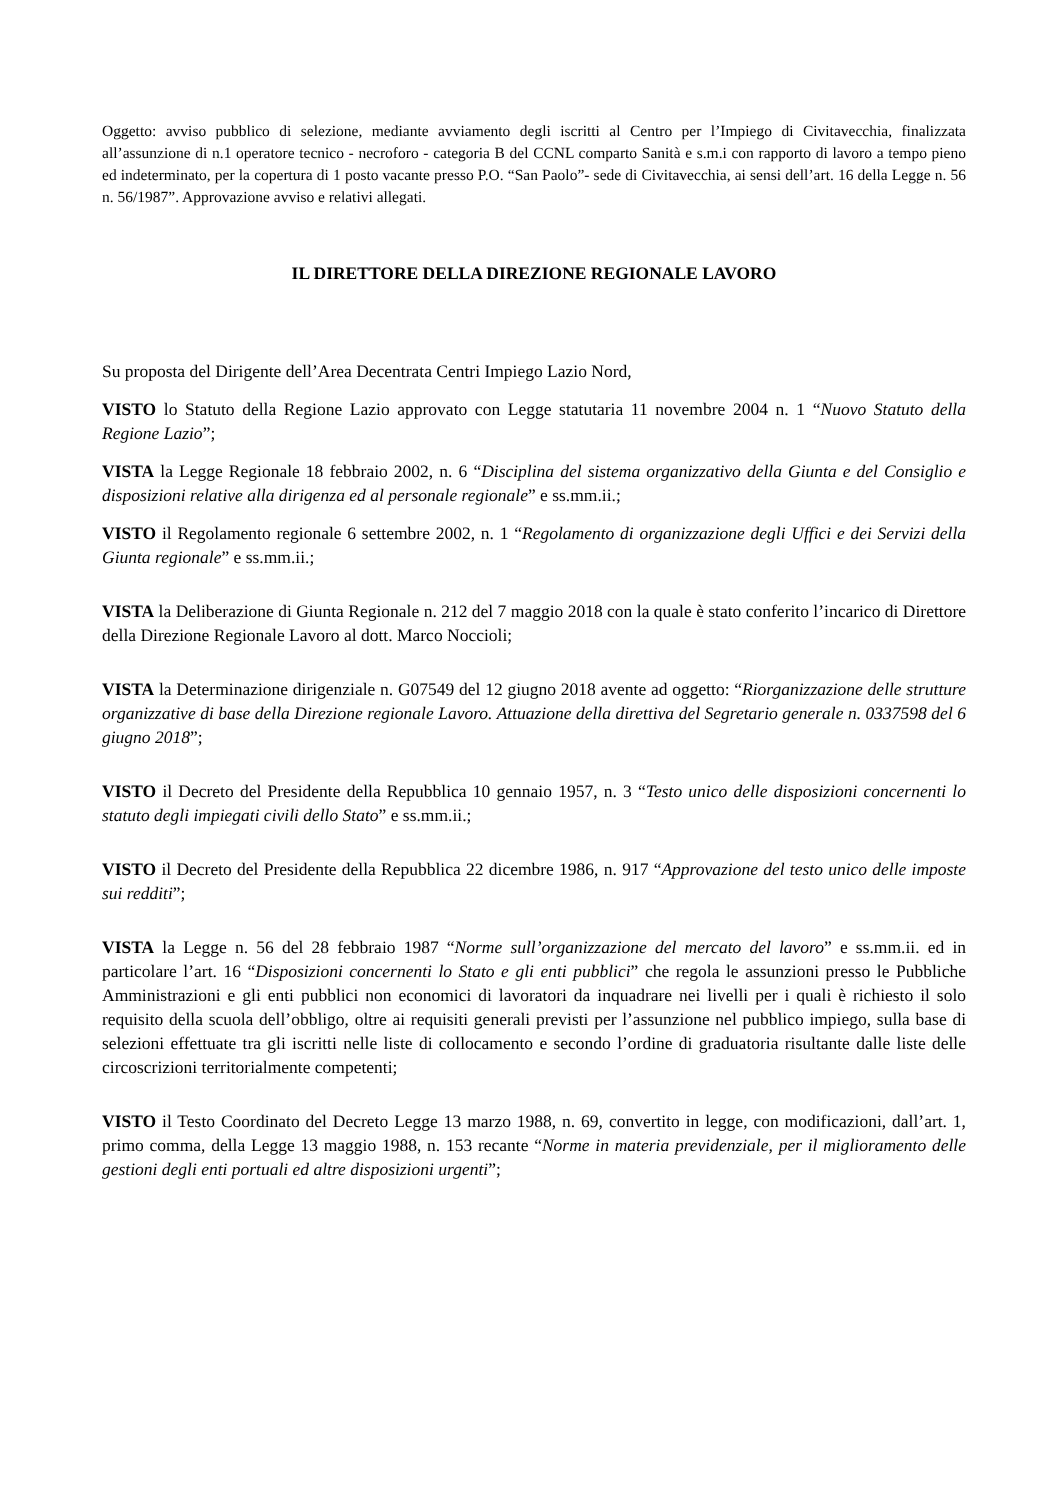Oggetto: avviso pubblico di selezione, mediante avviamento degli iscritti al Centro per l’Impiego di Civitavecchia, finalizzata all’assunzione di n.1 operatore tecnico - necroforo - categoria B del CCNL comparto Sanità e s.m.i con rapporto di lavoro a tempo pieno ed indeterminato, per la copertura di 1 posto vacante presso P.O. “San Paolo”- sede di Civitavecchia, ai sensi dell’art. 16 della Legge n. 56 n. 56/1987”. Approvazione avviso e relativi allegati.
IL DIRETTORE DELLA DIREZIONE REGIONALE LAVORO
Su proposta del Dirigente dell’Area Decentrata Centri Impiego Lazio Nord,
VISTO lo Statuto della Regione Lazio approvato con Legge statutaria 11 novembre 2004 n. 1 “Nuovo Statuto della Regione Lazio”;
VISTA la Legge Regionale 18 febbraio 2002, n. 6 “Disciplina del sistema organizzativo della Giunta e del Consiglio e disposizioni relative alla dirigenza ed al personale regionale” e ss.mm.ii.;
VISTO il Regolamento regionale 6 settembre 2002, n. 1 “Regolamento di organizzazione degli Uffici e dei Servizi della Giunta regionale” e ss.mm.ii.;
VISTA la Deliberazione di Giunta Regionale n. 212 del 7 maggio 2018 con la quale è stato conferito l’incarico di Direttore della Direzione Regionale Lavoro al dott. Marco Noccioli;
VISTA la Determinazione dirigenziale n. G07549 del 12 giugno 2018 avente ad oggetto: “Riorganizzazione delle strutture organizzative di base della Direzione regionale Lavoro. Attuazione della direttiva del Segretario generale n. 0337598 del 6 giugno 2018”;
VISTO il Decreto del Presidente della Repubblica 10 gennaio 1957, n. 3 “Testo unico delle disposizioni concernenti lo statuto degli impiegati civili dello Stato” e ss.mm.ii.;
VISTO il Decreto del Presidente della Repubblica 22 dicembre 1986, n. 917 “Approvazione del testo unico delle imposte sui redditi”;
VISTA la Legge n. 56 del 28 febbraio 1987 “Norme sull’organizzazione del mercato del lavoro” e ss.mm.ii. ed in particolare l’art. 16 “Disposizioni concernenti lo Stato e gli enti pubblici” che regola le assunzioni presso le Pubbliche Amministrazioni e gli enti pubblici non economici di lavoratori da inquadrare nei livelli per i quali è richiesto il solo requisito della scuola dell’obbligo, oltre ai requisiti generali previsti per l’assunzione nel pubblico impiego, sulla base di selezioni effettuate tra gli iscritti nelle liste di collocamento e secondo l’ordine di graduatoria risultante dalle liste delle circoscrizioni territorialmente competenti;
VISTO il Testo Coordinato del Decreto Legge 13 marzo 1988, n. 69, convertito in legge, con modificazioni, dall’art. 1, primo comma, della Legge 13 maggio 1988, n. 153 recante “Norme in materia previdenziale, per il miglioramento delle gestioni degli enti portuali ed altre disposizioni urgenti”;